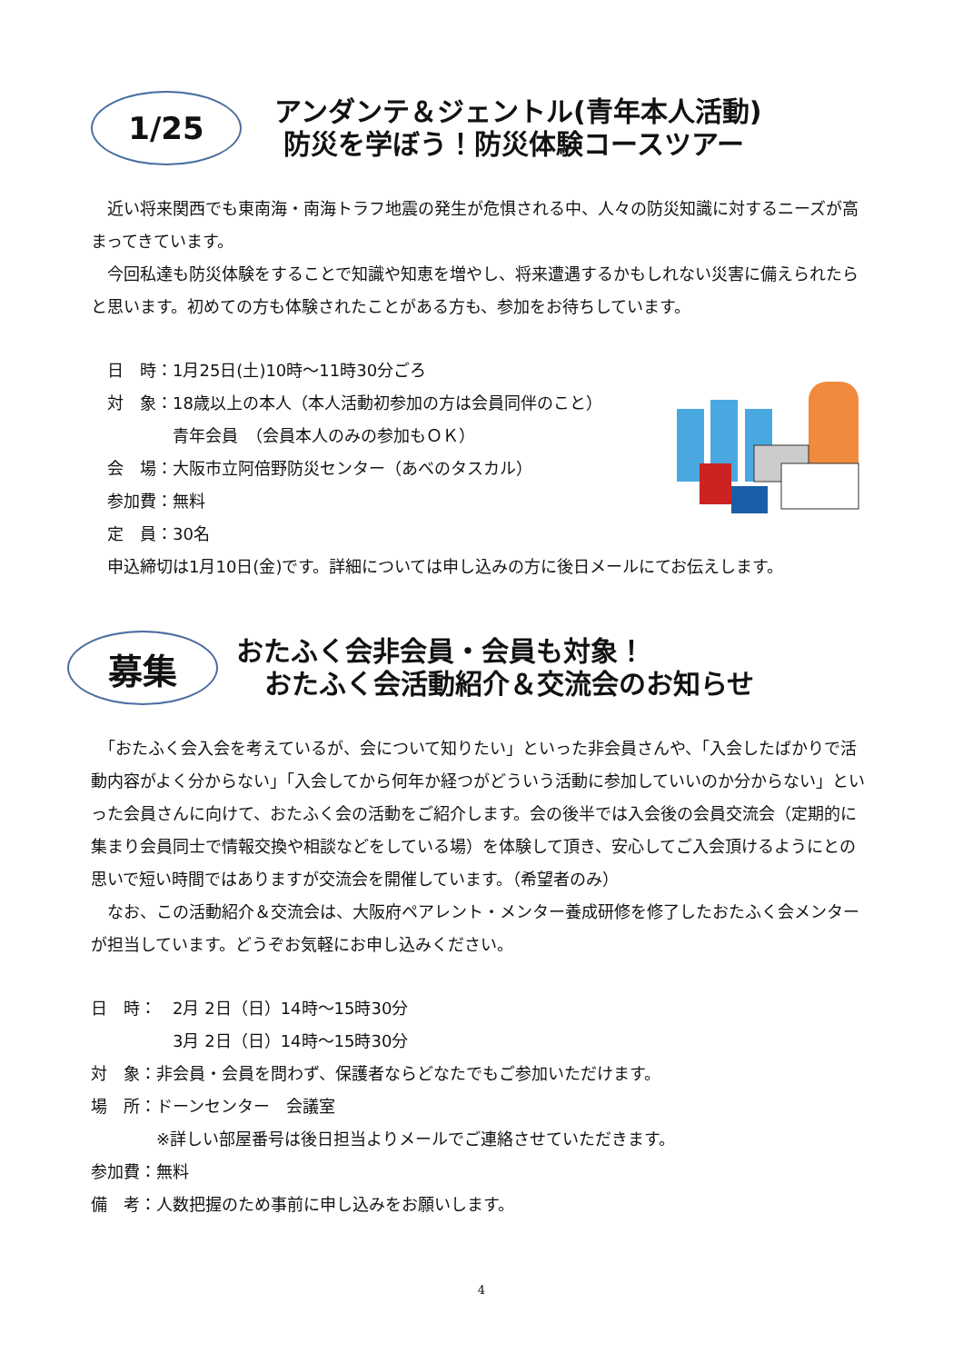1/25
アンダンテ＆ジェントル(青年本人活動)
防災を学ぼう！防災体験コースツアー
　近い将来関西でも東南海・南海トラフ地震の発生が危惧される中、人々の防災知識に対するニーズが高まってきています。
　今回私達も防災体験をすることで知識や知恵を増やし、将来遭遇するかもしれない災害に備えられたらと思います。初めての方も体験されたことがある方も、参加をお待ちしています。
　日　時：1月25日(土)10時～11時30分ごろ
　対　象：18歳以上の本人（本人活動初参加の方は会員同伴のこと）
　　　　　青年会員　（会員本人のみの参加もＯＫ）
　会　場：大阪市立阿倍野防災センター（あべのタスカル）
　参加費：無料
　定　員：30名
　申込締切は1月10日(金)です。詳細については申し込みの方に後日メールにてお伝えします。
募集
おたふく会非会員・会員も対象！
おたふく会活動紹介＆交流会のお知らせ
　「おたふく会入会を考えているが、会について知りたい」といった非会員さんや、「入会したばかりで活動内容がよく分からない」「入会してから何年か経つがどういう活動に参加していいのか分からない」といった会員さんに向けて、おたふく会の活動をご紹介します。会の後半では入会後の会員交流会（定期的に集まり会員同士で情報交換や相談などをしている場）を体験して頂き、安心してご入会頂けるようにとの思いで短い時間ではありますが交流会を開催しています。（希望者のみ）
　なお、この活動紹介＆交流会は、大阪府ペアレント・メンター養成研修を修了したおたふく会メンターが担当しています。どうぞお気軽にお申し込みください。
日　時：　2月 2日（日）14時～15時30分
　　　　　3月 2日（日）14時～15時30分
対　象：非会員・会員を問わず、保護者ならどなたでもご参加いただけます。
場　所：ドーンセンター　会議室
　　　　※詳しい部屋番号は後日担当よりメールでご連絡させていただきます。
参加費：無料
備　考：人数把握のため事前に申し込みをお願いします。
4